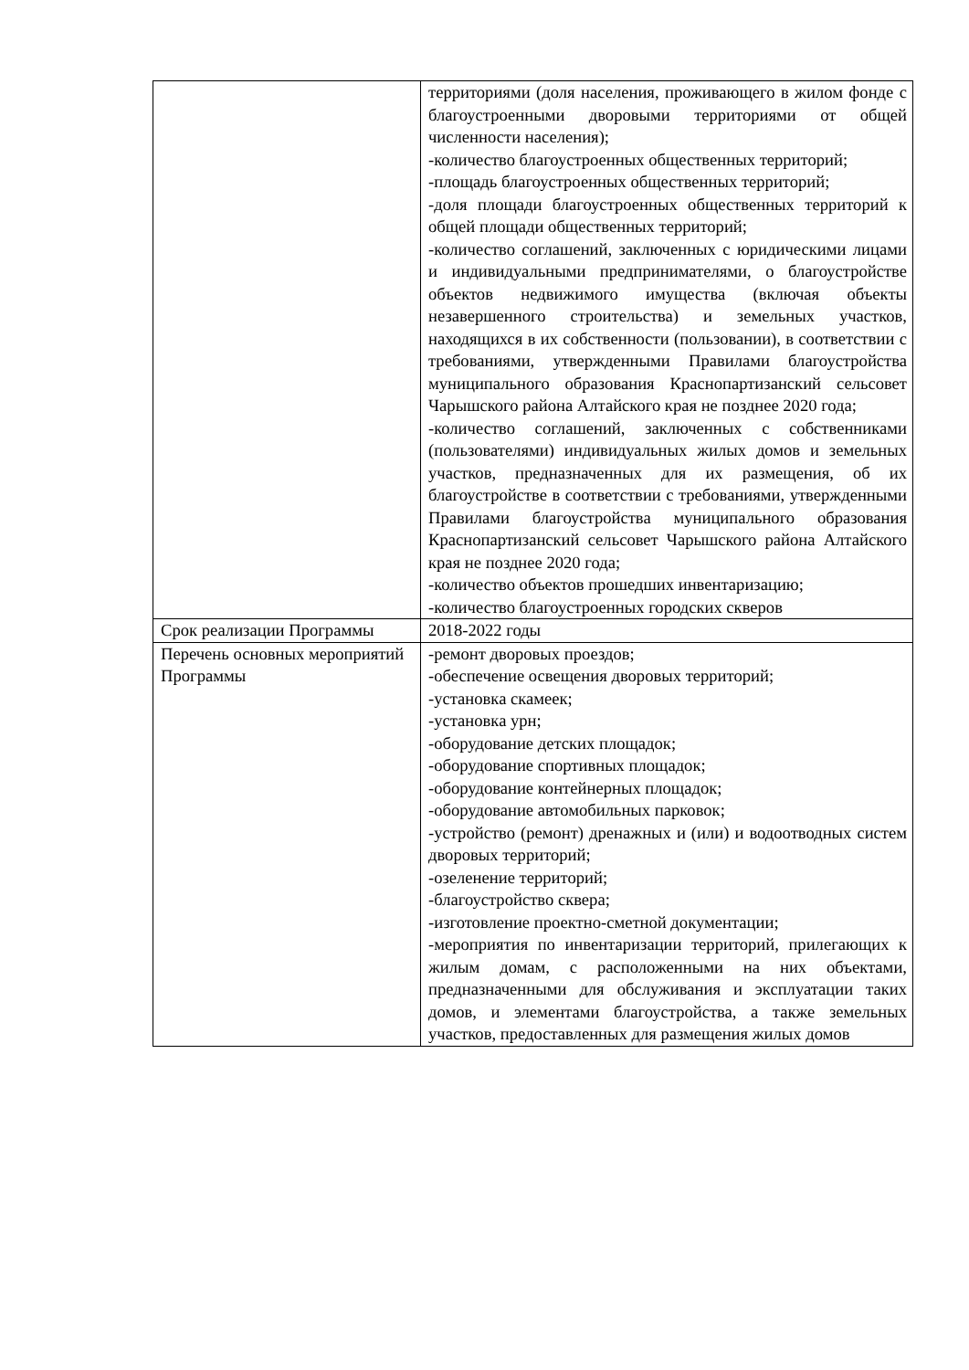| | территориями (доля населения, проживающего в жилом фонде с благоустроенными дворовыми территориями от общей численности населения); -количество благоустроенных общественных территорий; -площадь благоустроенных общественных территорий; -доля площади благоустроенных общественных территорий к общей площади общественных территорий; -количество соглашений, заключенных с юридическими лицами и индивидуальными предпринимателями, о благоустройстве объектов недвижимого имущества (включая объекты незавершенного строительства) и земельных участков, находящихся в их собственности (пользовании), в соответствии с требованиями, утвержденными Правилами благоустройства муниципального образования Краснопартизанский сельсовет Чарышского района Алтайского края не позднее 2020 года; -количество соглашений, заключенных с собственниками (пользователями) индивидуальных жилых домов и земельных участков, предназначенных для их размещения, об их благоустройстве в соответствии с требованиями, утвержденными Правилами благоустройства муниципального образования Краснопартизанский сельсовет Чарышского района Алтайского края не позднее 2020 года; -количество объектов прошедших инвентаризацию; -количество благоустроенных городских скверов |
| Срок реализации Программы | 2018-2022 годы |
| Перечень основных мероприятий Программы | -ремонт дворовых проездов; -обеспечение освещения дворовых территорий; -установка скамеек; -установка урн; -оборудование детских площадок; -оборудование спортивных площадок; -оборудование контейнерных площадок; -оборудование автомобильных парковок; -устройство (ремонт) дренажных и (или) и водоотводных систем дворовых территорий; -озеленение территорий; -благоустройство сквера; -изготовление проектно-сметной документации; -мероприятия по инвентаризации территорий, прилегающих к жилым домам, с расположенными на них объектами, предназначенными для обслуживания и эксплуатации таких домов, и элементами благоустройства, а также земельных участков, предоставленных для размещения жилых домов |